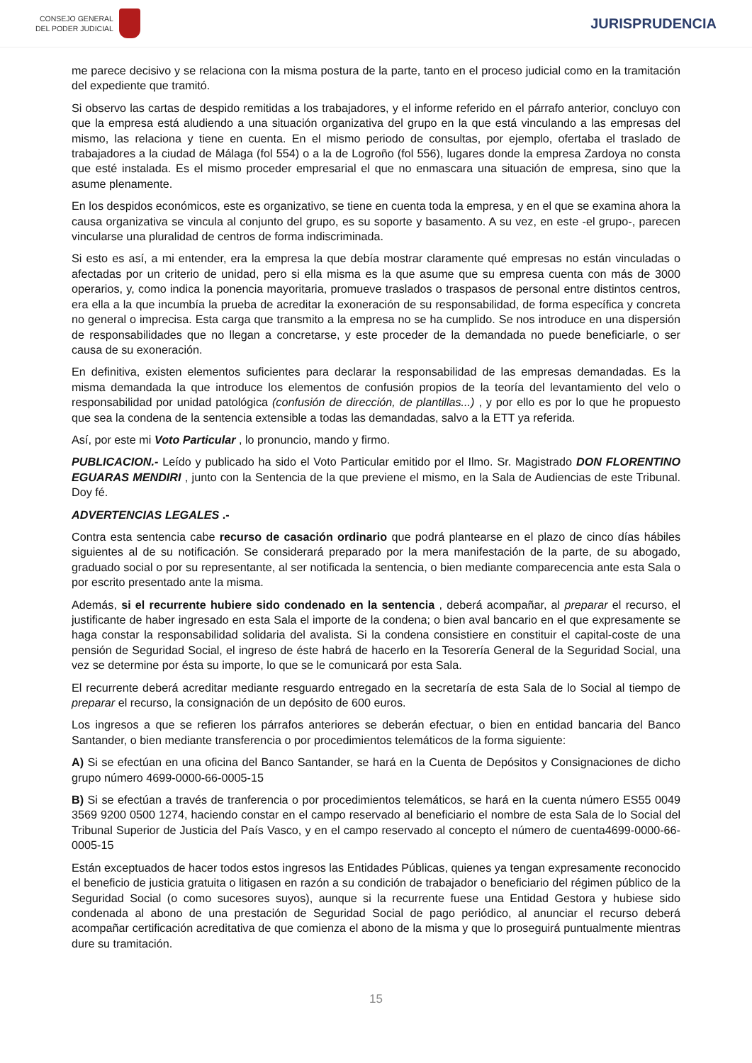CONSEJO GENERAL
DEL PODER JUDICIAL
JURISPRUDENCIA
me parece decisivo y se relaciona con la misma postura de la parte, tanto en el proceso judicial como en la tramitación del expediente que tramitó.
Si observo las cartas de despido remitidas a los trabajadores, y el informe referido en el párrafo anterior, concluyo con que la empresa está aludiendo a una situación organizativa del grupo en la que está vinculando a las empresas del mismo, las relaciona y tiene en cuenta. En el mismo periodo de consultas, por ejemplo, ofertaba el traslado de trabajadores a la ciudad de Málaga (fol 554) o a la de Logroño (fol 556), lugares donde la empresa Zardoya no consta que esté instalada. Es el mismo proceder empresarial el que no enmascara una situación de empresa, sino que la asume plenamente.
En los despidos económicos, este es organizativo, se tiene en cuenta toda la empresa, y en el que se examina ahora la causa organizativa se vincula al conjunto del grupo, es su soporte y basamento. A su vez, en este -el grupo-, parecen vincularse una pluralidad de centros de forma indiscriminada.
Si esto es así, a mi entender, era la empresa la que debía mostrar claramente qué empresas no están vinculadas o afectadas por un criterio de unidad, pero si ella misma es la que asume que su empresa cuenta con más de 3000 operarios, y, como indica la ponencia mayoritaria, promueve traslados o traspasos de personal entre distintos centros, era ella a la que incumbía la prueba de acreditar la exoneración de su responsabilidad, de forma específica y concreta no general o imprecisa. Esta carga que transmito a la empresa no se ha cumplido. Se nos introduce en una dispersión de responsabilidades que no llegan a concretarse, y este proceder de la demandada no puede beneficiarle, o ser causa de su exoneración.
En definitiva, existen elementos suficientes para declarar la responsabilidad de las empresas demandadas. Es la misma demandada la que introduce los elementos de confusión propios de la teoría del levantamiento del velo o responsabilidad por unidad patológica (confusión de dirección, de plantillas...) , y por ello es por lo que he propuesto que sea la condena de la sentencia extensible a todas las demandadas, salvo a la ETT ya referida.
Así, por este mi Voto Particular , lo pronuncio, mando y firmo.
PUBLICACION.- Leído y publicado ha sido el Voto Particular emitido por el Ilmo. Sr. Magistrado DON FLORENTINO EGUARAS MENDIRI , junto con la Sentencia de la que previene el mismo, en la Sala de Audiencias de este Tribunal. Doy fé.
ADVERTENCIAS LEGALES .-
Contra esta sentencia cabe recurso de casación ordinario que podrá plantearse en el plazo de cinco días hábiles siguientes al de su notificación. Se considerará preparado por la mera manifestación de la parte, de su abogado, graduado social o por su representante, al ser notificada la sentencia, o bien mediante comparecencia ante esta Sala o por escrito presentado ante la misma.
Además, si el recurrente hubiere sido condenado en la sentencia , deberá acompañar, al preparar el recurso, el justificante de haber ingresado en esta Sala el importe de la condena; o bien aval bancario en el que expresamente se haga constar la responsabilidad solidaria del avalista. Si la condena consistiere en constituir el capital-coste de una pensión de Seguridad Social, el ingreso de éste habrá de hacerlo en la Tesorería General de la Seguridad Social, una vez se determine por ésta su importe, lo que se le comunicará por esta Sala.
El recurrente deberá acreditar mediante resguardo entregado en la secretaría de esta Sala de lo Social al tiempo de preparar el recurso, la consignación de un depósito de 600 euros.
Los ingresos a que se refieren los párrafos anteriores se deberán efectuar, o bien en entidad bancaria del Banco Santander, o bien mediante transferencia o por procedimientos telemáticos de la forma siguiente:
A) Si se efectúan en una oficina del Banco Santander, se hará en la Cuenta de Depósitos y Consignaciones de dicho grupo número 4699-0000-66-0005-15
B) Si se efectúan a través de tranferencia o por procedimientos telemáticos, se hará en la cuenta número ES55 0049 3569 9200 0500 1274, haciendo constar en el campo reservado al beneficiario el nombre de esta Sala de lo Social del Tribunal Superior de Justicia del País Vasco, y en el campo reservado al concepto el número de cuenta4699-0000-66-0005-15
Están exceptuados de hacer todos estos ingresos las Entidades Públicas, quienes ya tengan expresamente reconocido el beneficio de justicia gratuita o litigasen en razón a su condición de trabajador o beneficiario del régimen público de la Seguridad Social (o como sucesores suyos), aunque si la recurrente fuese una Entidad Gestora y hubiese sido condenada al abono de una prestación de Seguridad Social de pago periódico, al anunciar el recurso deberá acompañar certificación acreditativa de que comienza el abono de la misma y que lo proseguirá puntualmente mientras dure su tramitación.
15